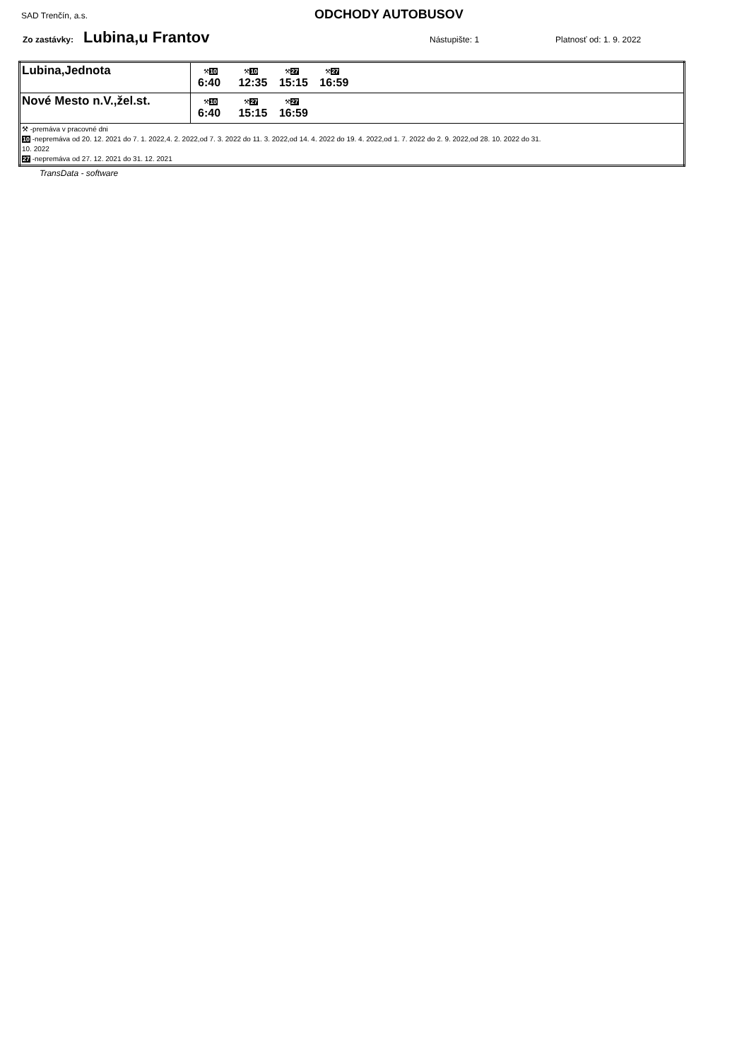SAD Trenčín, a.s. ODCHODY AUTOBUSOV
Zo zastávky: Lubina,u Frantov Nástupište: 1 Platnosť od: 1. 9. 2022
| Lubina,Jednota | ⚒ 10 6:40 ⚒ 10 12:35 ⚒ 27 15:15 ⚒ 27 16:59 |
| Nové Mesto n.V.,žel.st. | ⚒ 10 6:40 ⚒ 27 15:15 ⚒ 27 16:59 |
| ⚒ -premáva v pracovné dni 10 -nepremáva od 20. 12. 2021 do 7. 1. 2022,4. 2. 2022,od 7. 3. 2022 do 11. 3. 2022,od 14. 4. 2022 do 19. 4. 2022,od 1. 7. 2022 do 2. 9. 2022,od 28. 10. 2022 do 31. 10. 2022 27 -nepremáva od 27. 12. 2021 do 31. 12. 2021 | |
TransData - software